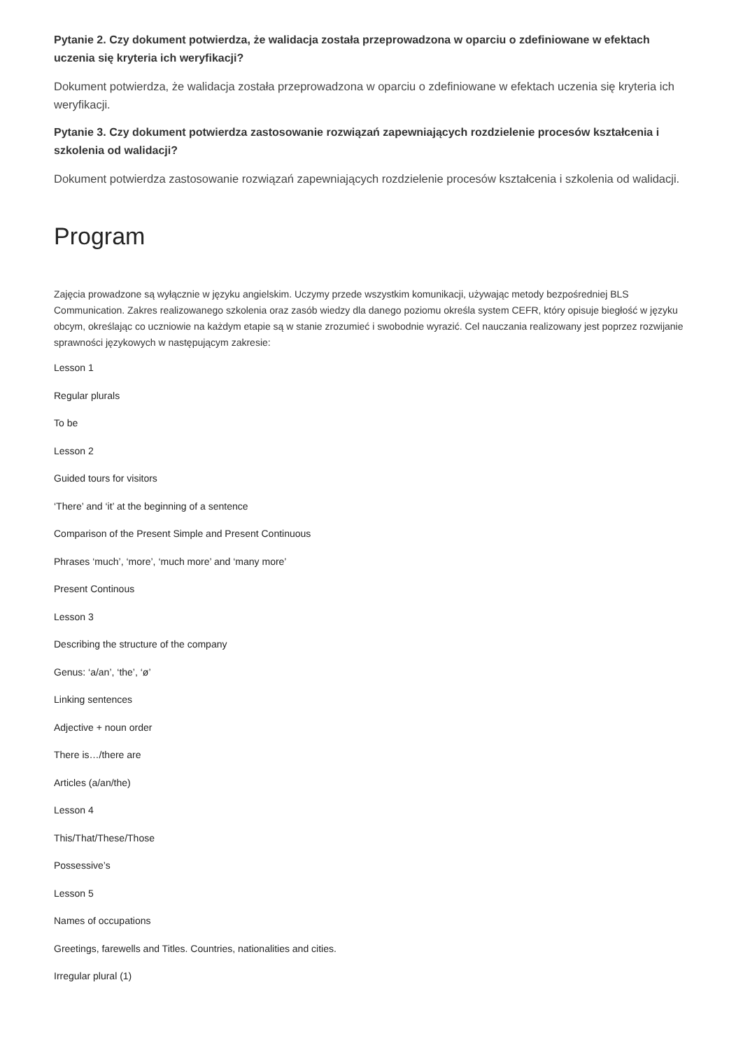Pytanie 2. Czy dokument potwierdza, że walidacja została przeprowadzona w oparciu o zdefiniowane w efektach uczenia się kryteria ich weryfikacji?
Dokument potwierdza, że walidacja została przeprowadzona w oparciu o zdefiniowane w efektach uczenia się kryteria ich weryfikacji.
Pytanie 3. Czy dokument potwierdza zastosowanie rozwiązań zapewniających rozdzielenie procesów kształcenia i szkolenia od walidacji?
Dokument potwierdza zastosowanie rozwiązań zapewniających rozdzielenie procesów kształcenia i szkolenia od walidacji.
Program
Zajęcia prowadzone są wyłącznie w języku angielskim. Uczymy przede wszystkim komunikacji, używając metody bezpośredniej BLS Communication. Zakres realizowanego szkolenia oraz zasób wiedzy dla danego poziomu określa system CEFR, który opisuje biegłość w języku obcym, określając co uczniowie na każdym etapie są w stanie zrozumieć i swobodnie wyrazić. Cel nauczania realizowany jest poprzez rozwijanie sprawności językowych w następującym zakresie:
Lesson 1
Regular plurals
To be
Lesson 2
Guided tours for visitors
‘There’ and ‘it’ at the beginning of a sentence
Comparison of the Present Simple and Present Continuous
Phrases ‘much’, ‘more’, ‘much more’ and ‘many more’
Present Continous
Lesson 3
Describing the structure of the company
Genus: ‘a/an’, ‘the’, ‘ø’
Linking sentences
Adjective + noun order
There is…/there are
Articles (a/an/the)
Lesson 4
This/That/These/Those
Possessive’s
Lesson 5
Names of occupations
Greetings, farewells and Titles. Countries, nationalities and cities.
Irregular plural (1)